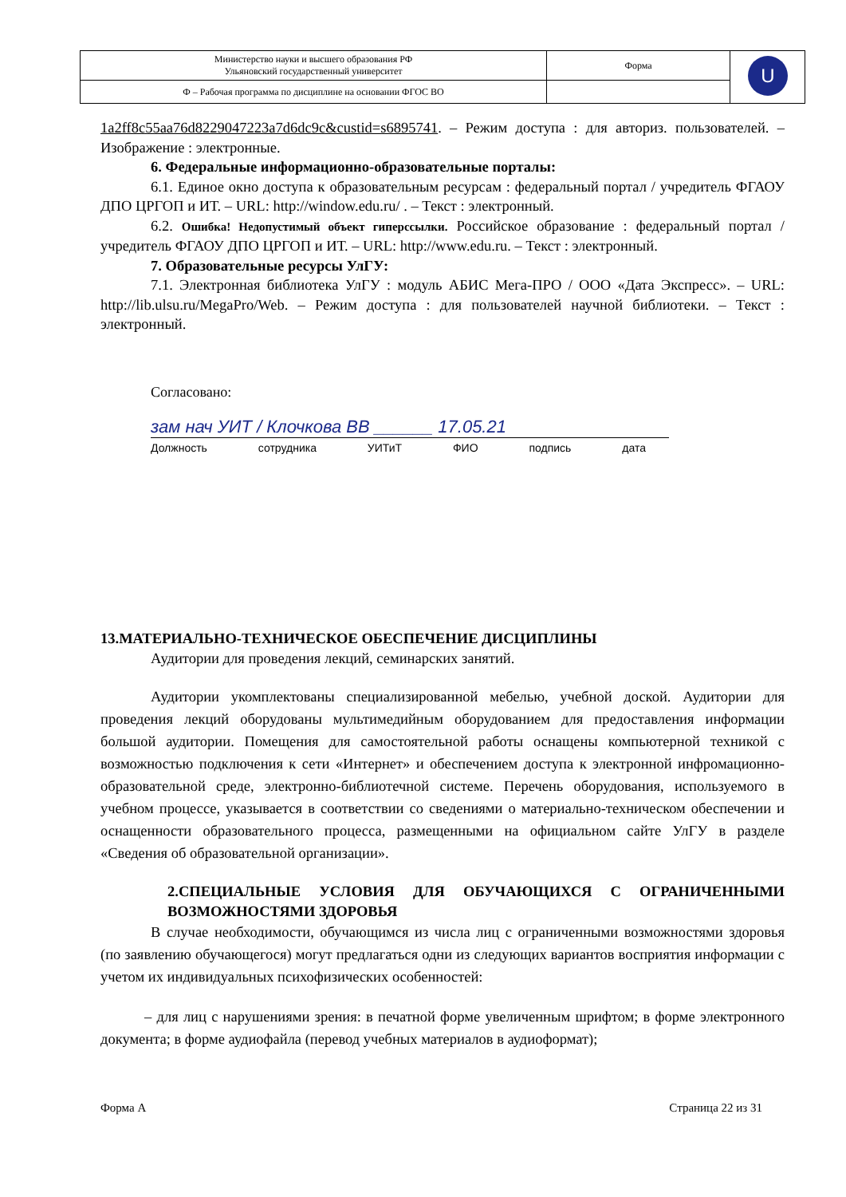| Министерство науки и высшего образования РФ Ульяновский государственный университет | Форма | U |
| Ф – Рабочая программа по дисциплине на основании ФГОС ВО | | |
1a2ff8c55aa76d8229047223a7d6dc9c&custid=s6895741. – Режим доступа : для авториз. пользователей. – Изображение : электронные.
6. Федеральные информационно-образовательные порталы:
6.1. Единое окно доступа к образовательным ресурсам : федеральный портал / учредитель ФГАОУ ДПО ЦРГОП и ИТ. – URL: http://window.edu.ru/ . – Текст : электронный.
6.2. Ошибка! Недопустимый объект гиперссылки. Российское образование : федеральный портал / учредитель ФГАОУ ДПО ЦРГОП и ИТ. – URL: http://www.edu.ru. – Текст : электронный.
7. Образовательные ресурсы УлГУ:
7.1. Электронная библиотека УлГУ : модуль АБИС Мега-ПРО / ООО «Дата Экспресс». – URL: http://lib.ulsu.ru/MegaPro/Web. – Режим доступа : для пользователей научной библиотеки. – Текст : электронный.
Согласовано:
зам нач УИТ / Клочкова ВВ ______ 17.05.21
Должность сотрудника УИТиТ ФИО подпись дата
13.МАТЕРИАЛЬНО-ТЕХНИЧЕСКОЕ ОБЕСПЕЧЕНИЕ ДИСЦИПЛИНЫ
Аудитории для проведения лекций, семинарских занятий.
Аудитории укомплектованы специализированной мебелью, учебной доской. Аудитории для проведения лекций оборудованы мультимедийным оборудованием для предоставления информации большой аудитории. Помещения для самостоятельной работы оснащены компьютерной техникой с возможностью подключения к сети «Интернет» и обеспечением доступа к электронной инфромационно-образовательной среде, электронно-библиотечной системе. Перечень оборудования, используемого в учебном процессе, указывается в соответствии со сведениями о материально-техническом обеспечении и оснащенности образовательного процесса, размещенными на официальном сайте УлГУ в разделе «Сведения об образовательной организации».
2.СПЕЦИАЛЬНЫЕ УСЛОВИЯ ДЛЯ ОБУЧАЮЩИХСЯ С ОГРАНИЧЕННЫМИ ВОЗМОЖНОСТЯМИ ЗДОРОВЬЯ
В случае необходимости, обучающимся из числа лиц с ограниченными возможностями здоровья (по заявлению обучающегося) могут предлагаться одни из следующих вариантов восприятия информации с учетом их индивидуальных психофизических особенностей:
– для лиц с нарушениями зрения: в печатной форме увеличенным шрифтом; в форме электронного документа; в форме аудиофайла (перевод учебных материалов в аудиоформат);
Форма А Страница 22 из 31